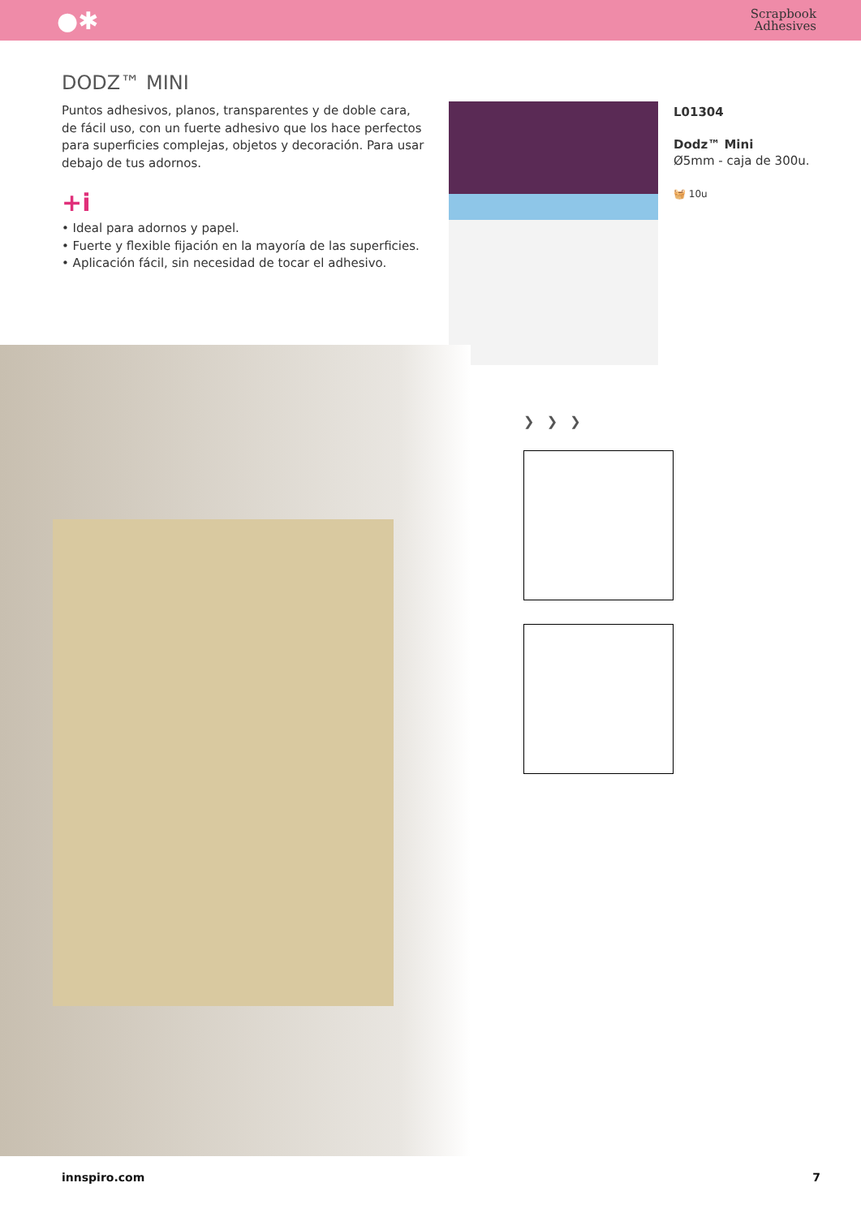●✱ Scrapbook
Adhesives
DODZ™ MINI
Puntos adhesivos, planos, transparentes y de doble cara, de fácil uso, con un fuerte adhesivo que los hace perfectos para superficies complejas, objetos y decoración. Para usar debajo de tus adornos.
+i
• Ideal para adornos y papel.
• Fuerte y flexible fijación en la mayoría de las superficies.
• Aplicación fácil, sin necesidad de tocar el adhesivo.
L01304
Dodz™ Mini
Ø5mm - caja de 300u.
🧺 10u
❯ ❯ ❯
innspiro.com 7